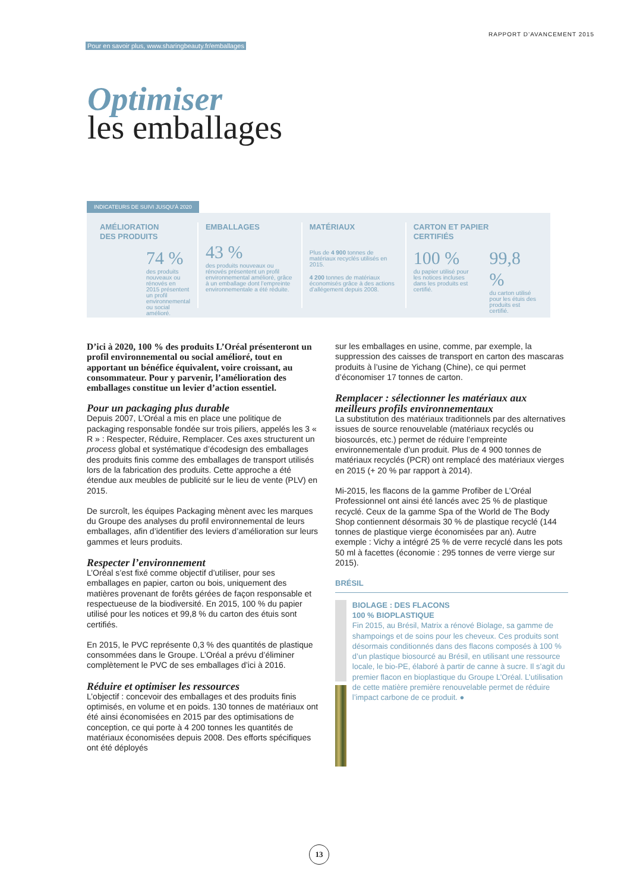Pour en savoir plus, www.sharingbeauty.fr/emballages RAPPORT D’AVANCEMENT 2015
Optimiser
les emballages
INDICATEURS DE SUIVI JUSQU’À 2020
AMÉLIORATION
DES PRODUITS
74 %
des produits nouveaux ou rénovés en 2015 présentent un profil environnemental ou social amélioré.
EMBALLAGES
43 %
des produits nouveaux ou rénovés présentent un profil environnemental amélioré, grâce à un emballage dont l’empreinte environnementale a été réduite.
MATÉRIAUX
Plus de 4 900 tonnes de matériaux recyclés utilisés en 2015.
4 200 tonnes de matériaux économisés grâce à des actions d’allégement depuis 2008.
CARTON ET PAPIER
CERTIFIÉS
100 %
du papier utilisé pour les notices incluses dans les produits est certifié.
99,8 %
du carton utilisé pour les étuis des produits est certifié.
D’ici à 2020, 100 % des produits L’Oréal présenteront un profil environnemental ou social amélioré, tout en apportant un bénéfice équivalent, voire croissant, au consommateur. Pour y parvenir, l’amélioration des emballages constitue un levier d’action essentiel.
Pour un packaging plus durable
Depuis 2007, L’Oréal a mis en place une politique de packaging responsable fondée sur trois piliers, appelés les 3 « R » : Respecter, Réduire, Remplacer. Ces axes structurent un process global et systématique d’écodesign des emballages des produits finis comme des emballages de transport utilisés lors de la fabrication des produits. Cette approche a été étendue aux meubles de publicité sur le lieu de vente (PLV) en 2015.
De surcroît, les équipes Packaging mènent avec les marques du Groupe des analyses du profil environnemental de leurs emballages, afin d’identifier des leviers d’amélioration sur leurs gammes et leurs produits.
Respecter l’environnement
L’Oréal s’est fixé comme objectif d’utiliser, pour ses emballages en papier, carton ou bois, uniquement des matières provenant de forêts gérées de façon responsable et respectueuse de la biodiversité. En 2015, 100 % du papier utilisé pour les notices et 99,8 % du carton des étuis sont certifiés.
En 2015, le PVC représente 0,3 % des quantités de plastique consommées dans le Groupe. L’Oréal a prévu d’éliminer complètement le PVC de ses emballages d’ici à 2016.
Réduire et optimiser les ressources
L’objectif : concevoir des emballages et des produits finis optimisés, en volume et en poids. 130 tonnes de matériaux ont été ainsi économisées en 2015 par des optimisations de conception, ce qui porte à 4 200 tonnes les quantités de matériaux économisées depuis 2008. Des efforts spécifiques ont été déployés
sur les emballages en usine, comme, par exemple, la suppression des caisses de transport en carton des mascaras produits à l’usine de Yichang (Chine), ce qui permet d’économiser 17 tonnes de carton.
Remplacer : sélectionner les matériaux aux meilleurs profils environnementaux
La substitution des matériaux traditionnels par des alternatives issues de source renouvelable (matériaux recyclés ou biosourcés, etc.) permet de réduire l’empreinte environnementale d’un produit. Plus de 4 900 tonnes de matériaux recyclés (PCR) ont remplacé des matériaux vierges en 2015 (+ 20 % par rapport à 2014).
Mi-2015, les flacons de la gamme Profiber de L’Oréal Professionnel ont ainsi été lancés avec 25 % de plastique recyclé. Ceux de la gamme Spa of the World de The Body Shop contiennent désormais 30 % de plastique recyclé (144 tonnes de plastique vierge économisées par an). Autre exemple : Vichy a intégré 25 % de verre recyclé dans les pots 50 ml à facettes (économie : 295 tonnes de verre vierge sur 2015).
BRÉSIL
BIOLAGE : DES FLACONS
100 % BIOPLASTIQUE
Fin 2015, au Brésil, Matrix a rénové Biolage, sa gamme de shampoings et de soins pour les cheveux. Ces produits sont désormais conditionnés dans des flacons composés à 100 % d’un plastique biosourcé au Brésil, en utilisant une ressource locale, le bio-PE, élaboré à partir de canne à sucre. Il s’agit du premier flacon en bioplastique du Groupe L’Oréal. L’utilisation de cette matière première renouvelable permet de réduire l’impact carbone de ce produit. ●
13